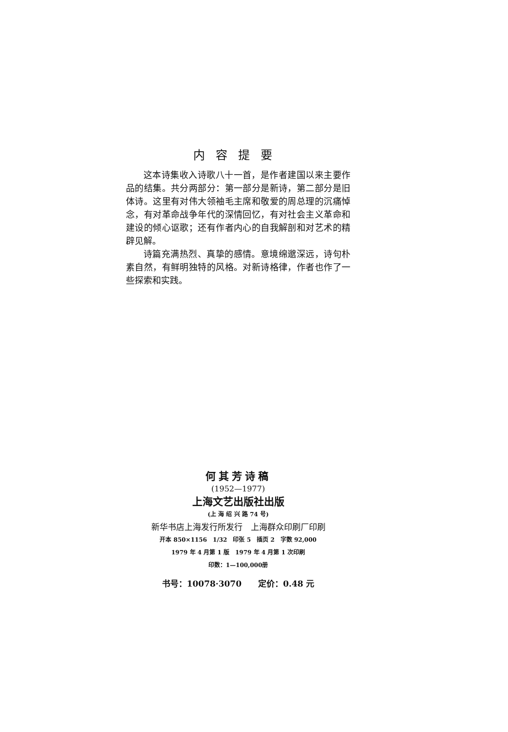内容提要
这本诗集收入诗歌八十一首，是作者建国以来主要作品的结集。共分两部分：第一部分是新诗，第二部分是旧体诗。这里有对伟大领袖毛主席和敬爱的周总理的沉痛悼念，有对革命战争年代的深情回忆，有对社会主义革命和建设的倾心讴歌；还有作者内心的自我解剖和对艺术的精辟见解。
诗篇充满热烈、真挚的感情。意境绵邈深远，诗句朴素自然，有鲜明独特的风格。对新诗格律，作者也作了一些探索和实践。
何其芳诗稿
(1952—1977)
上海文艺出版社出版
(上 海 绍 兴 路 74 号)
新华书店上海发行所发行　上海群众印刷厂印刷
开本 850×1156　1/32　印张 5　插页 2　字数 92,000
1979 年 4 月第 1 版　1979 年 4 月第 1 次印刷
印数：1—100,000册
书号：10078·3070　　定价：0.48 元